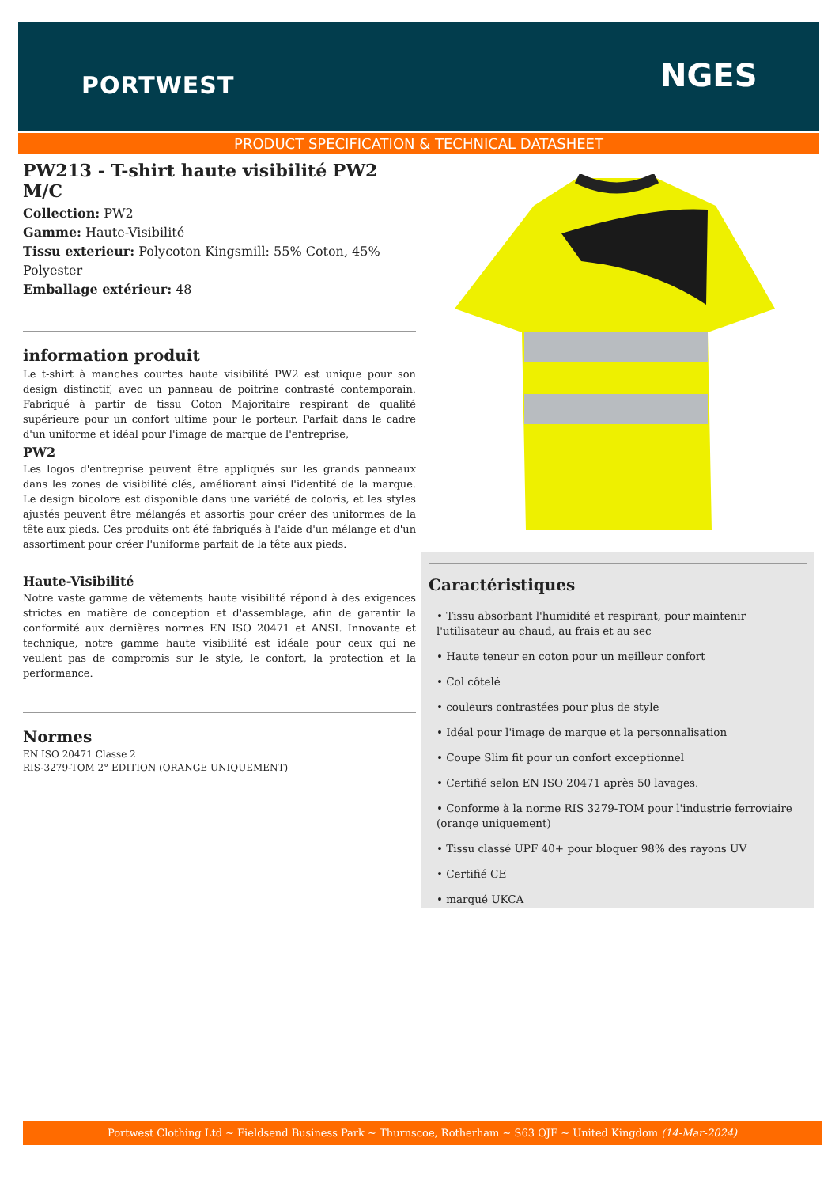PORTWEST NGES
PRODUCT SPECIFICATION & TECHNICAL DATASHEET
PW213 - T-shirt haute visibilité PW2 M/C
Collection: PW2
Gamme: Haute-Visibilité
Tissu exterieur: Polycoton Kingsmill: 55% Coton, 45% Polyester
Emballage extérieur: 48
information produit
Le t-shirt à manches courtes haute visibilité PW2 est unique pour son design distinctif, avec un panneau de poitrine contrasté contemporain. Fabriqué à partir de tissu Coton Majoritaire respirant de qualité supérieure pour un confort ultime pour le porteur. Parfait dans le cadre d'un uniforme et idéal pour l'image de marque de l'entreprise,
PW2
Les logos d'entreprise peuvent être appliqués sur les grands panneaux dans les zones de visibilité clés, améliorant ainsi l'identité de la marque. Le design bicolore est disponible dans une variété de coloris, et les styles ajustés peuvent être mélangés et assortis pour créer des uniformes de la tête aux pieds. Ces produits ont été fabriqués à l'aide d'un mélange et d'un assortiment pour créer l'uniforme parfait de la tête aux pieds.
Haute-Visibilité
Notre vaste gamme de vêtements haute visibilité répond à des exigences strictes en matière de conception et d'assemblage, afin de garantir la conformité aux dernières normes EN ISO 20471 et ANSI. Innovante et technique, notre gamme haute visibilité est idéale pour ceux qui ne veulent pas de compromis sur le style, le confort, la protection et la performance.
Normes
EN ISO 20471 Classe 2
RIS-3279-TOM 2° EDITION (ORANGE UNIQUEMENT)
Caractéristiques
• Tissu absorbant l'humidité et respirant, pour maintenir l'utilisateur au chaud, au frais et au sec
• Haute teneur en coton pour un meilleur confort
• Col côtelé
• couleurs contrastées pour plus de style
• Idéal pour l'image de marque et la personnalisation
• Coupe Slim fit pour un confort exceptionnel
• Certifié selon EN ISO 20471 après 50 lavages.
• Conforme à la norme RIS 3279-TOM pour l'industrie ferroviaire (orange uniquement)
• Tissu classé UPF 40+ pour bloquer 98% des rayons UV
• Certifié CE
• marqué UKCA
Portwest Clothing Ltd ~ Fieldsend Business Park ~ Thurnscoe, Rotherham ~ S63 OJF ~ United Kingdom (14-Mar-2024)